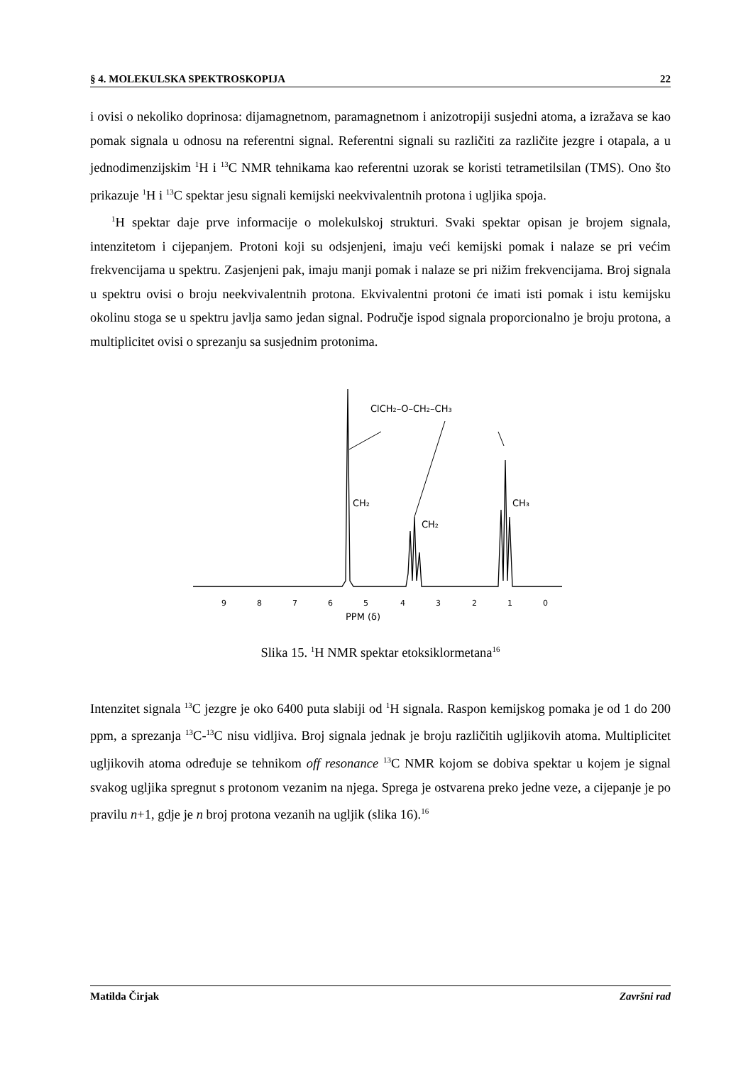§ 4. MOLEKULSKA SPEKTROSKOPIJA 22
i ovisi o nekoliko doprinosa: dijamagnetnom, paramagnetnom i anizotropiji susjedni atoma, a izražava se kao pomak signala u odnosu na referentni signal. Referentni signali su različiti za različite jezgre i otapala, a u jednodimenzijskim <sup>1</sup>H i <sup>13</sup>C NMR tehnikama kao referentni uzorak se koristi tetrametilsilan (TMS). Ono što prikazuje <sup>1</sup>H i <sup>13</sup>C spektar jesu signali kemijski neekvivalentnih protona i ugljika spoja.
<sup>1</sup>H spektar daje prve informacije o molekulskoj strukturi. Svaki spektar opisan je brojem signala, intenzitetom i cijepanjem. Protoni koji su odsjenjeni, imaju veći kemijski pomak i nalaze se pri većim frekvencijama u spektru. Zasjenjeni pak, imaju manji pomak i nalaze se pri nižim frekvencijama. Broj signala u spektru ovisi o broju neekvivalentnih protona. Ekvivalentni protoni će imati isti pomak i istu kemijsku okolinu stoga se u spektru javlja samo jedan signal. Područje ispod signala proporcionalno je broju protona, a multiplicitet ovisi o sprezanju sa susjednim protonima.
ClCH₂–O–CH₂–CH₃
CH₂
CH₂
CH₃
9
8
7
6
5
4
3
2
1
0
PPM (δ)
Slika 15. <sup>1</sup>H NMR spektar etoksiklormetana<sup>16</sup>
Intenzitet signala <sup>13</sup>C jezgre je oko 6400 puta slabiji od <sup>1</sup>H signala. Raspon kemijskog pomaka je od 1 do 200 ppm, a sprezanja <sup>13</sup>C-<sup>13</sup>C nisu vidljiva. Broj signala jednak je broju različitih ugljikovih atoma. Multiplicitet ugljikovih atoma određuje se tehnikom off resonance <sup>13</sup>C NMR kojom se dobiva spektar u kojem je signal svakog ugljika spregnut s protonom vezanim na njega. Sprega je ostvarena preko jedne veze, a cijepanje je po pravilu n+1, gdje je n broj protona vezanih na ugljik (slika 16).<sup>16</sup>
Matilda Čirjak Završni rad